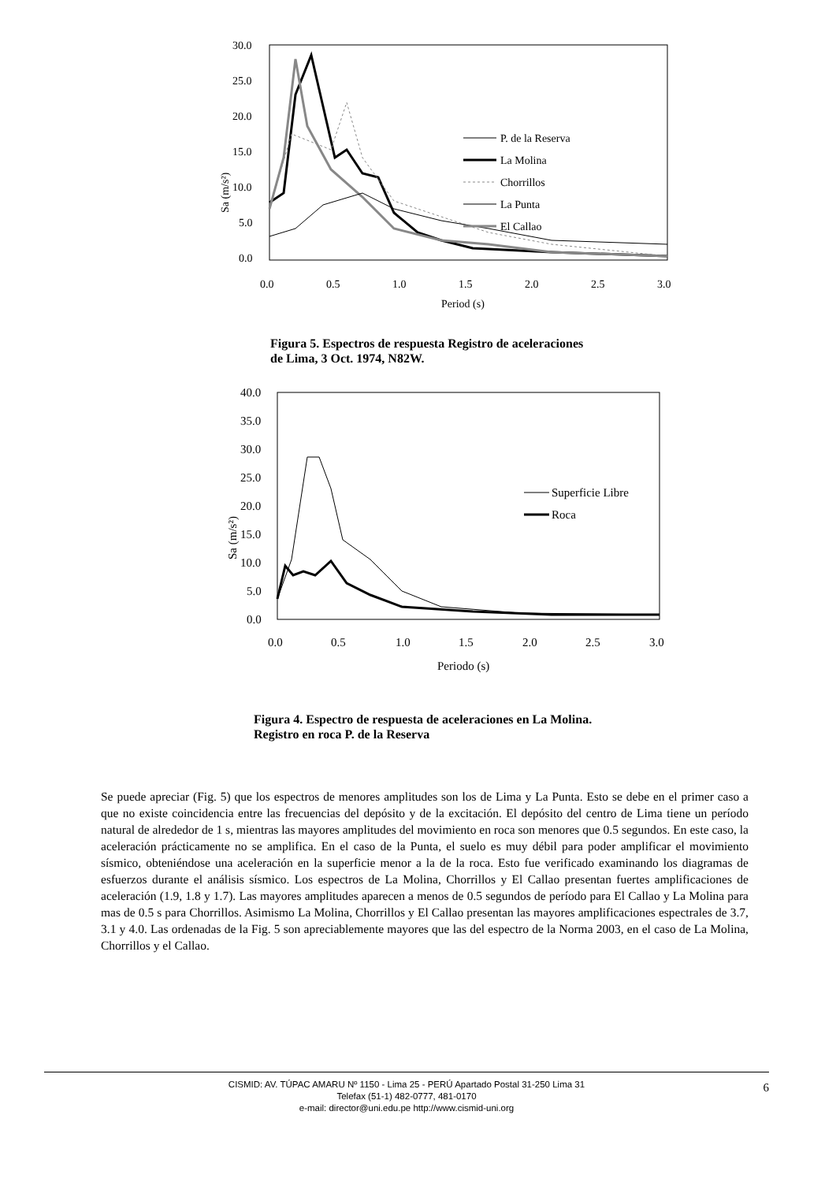30.0
25.0
20.0
15.0
10.0
5.0
0.0
0.0
0.5
1.0
1.5
2.0
2.5
3.0
Period (s)
Sa (m/s²)
P. de la Reserva
La Molina
Chorrillos
La Punta
El Callao
Figura 5. Espectros de respuesta Registro de aceleraciones
de Lima, 3 Oct. 1974, N82W.
40.0
35.0
30.0
25.0
20.0
15.0
10.0
5.0
0.0
0.0
0.5
1.0
1.5
2.0
2.5
3.0
Periodo (s)
Sa (m/s²)
Superficie Libre
Roca
Figura 4. Espectro de respuesta de aceleraciones en La Molina.
Registro en roca P. de la Reserva
Se puede apreciar (Fig. 5) que los espectros de menores amplitudes son los de Lima y La Punta. Esto se debe en el primer caso a que no existe coincidencia entre las frecuencias del depósito y de la excitación. El depósito del centro de Lima tiene un período natural de alrededor de 1 s, mientras las mayores amplitudes del movimiento en roca son menores que 0.5 segundos. En este caso, la aceleración prácticamente no se amplifica. En el caso de la Punta, el suelo es muy débil para poder amplificar el movimiento sísmico, obteniéndose una aceleración en la superficie menor a la de la roca. Esto fue verificado examinando los diagramas de esfuerzos durante el análisis sísmico. Los espectros de La Molina, Chorrillos y El Callao presentan fuertes amplificaciones de aceleración (1.9, 1.8 y 1.7). Las mayores amplitudes aparecen a menos de 0.5 segundos de período para El Callao y La Molina para mas de 0.5 s para Chorrillos. Asimismo La Molina, Chorrillos y El Callao presentan las mayores amplificaciones espectrales de 3.7, 3.1 y 4.0. Las ordenadas de la Fig. 5 son apreciablemente mayores que las del espectro de la Norma 2003, en el caso de La Molina, Chorrillos y el Callao.
CISMID: AV. TÚPAC AMARU Nº 1150 - Lima 25 - PERÚ Apartado Postal 31-250 Lima 31
Telefax (51-1) 482-0777, 481-0170
e-mail: director@uni.edu.pe http://www.cismid-uni.org
6